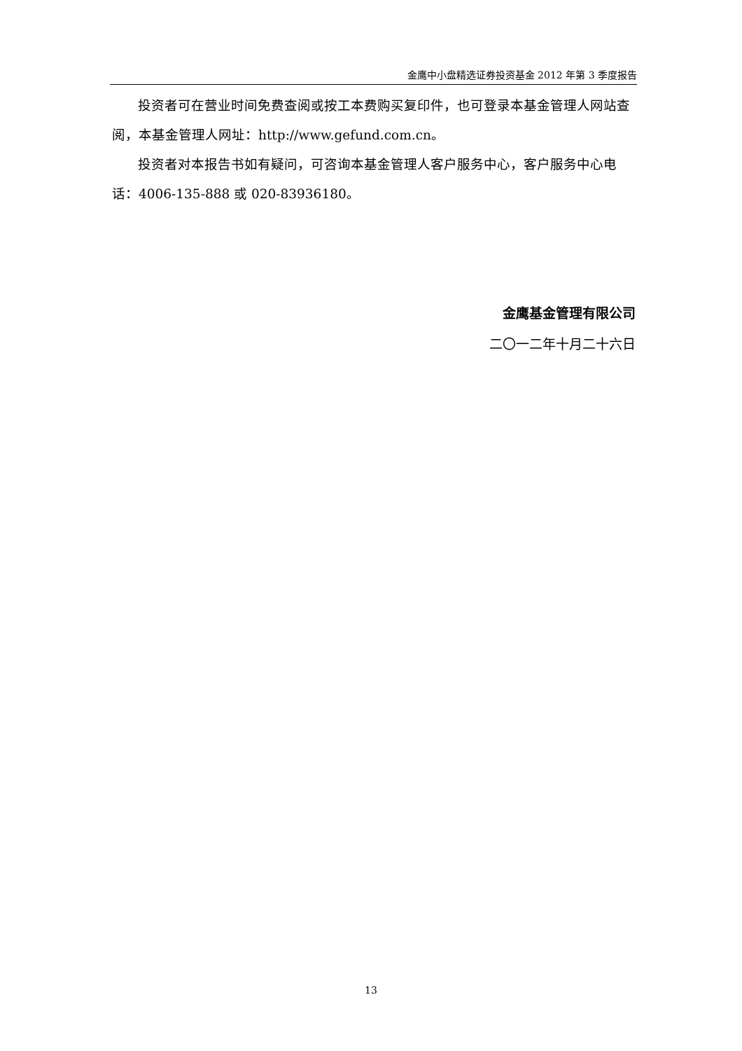金鹰中小盘精选证券投资基金 2012 年第 3 季度报告
投资者可在营业时间免费查阅或按工本费购买复印件，也可登录本基金管理人网站查阅，本基金管理人网址：http://www.gefund.com.cn。
投资者对本报告书如有疑问，可咨询本基金管理人客户服务中心，客户服务中心电话：4006-135-888 或 020-83936180。
金鹰基金管理有限公司
二〇一二年十月二十六日
13